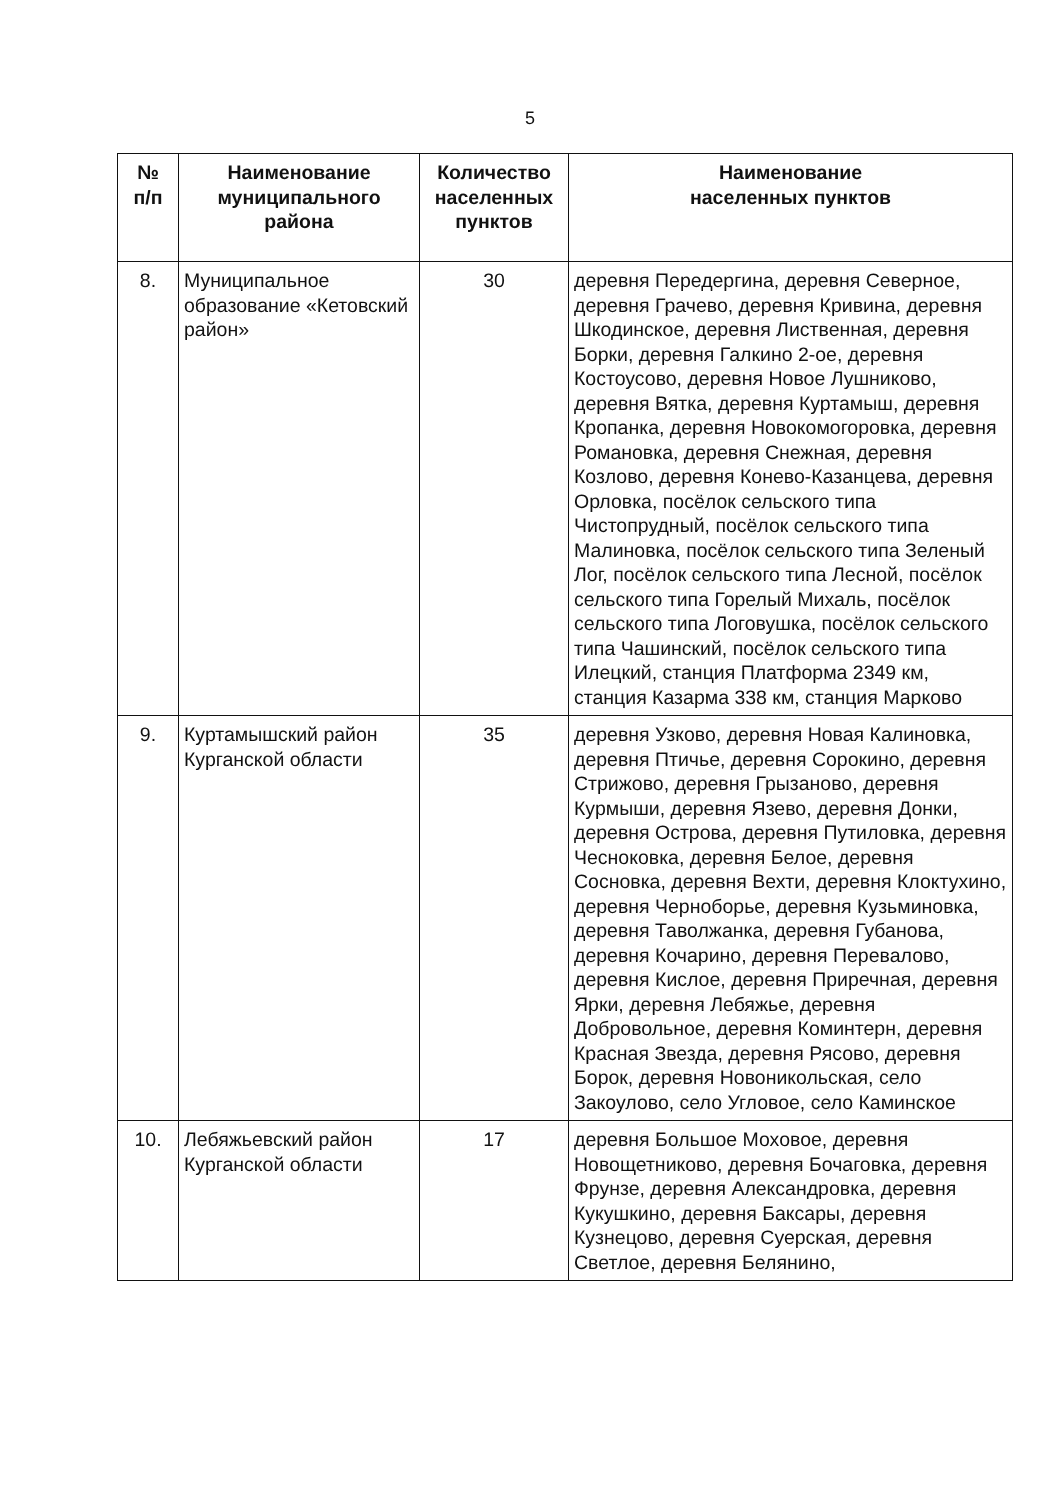5
| № п/п | Наименование муниципального района | Количество населенных пунктов | Наименование населенных пунктов |
| --- | --- | --- | --- |
| 8. | Муниципальное образование «Кетовский район» | 30 | деревня Передергина, деревня Северное, деревня Грачево, деревня Кривина, деревня Шкодинское, деревня Лиственная, деревня Борки, деревня Галкино 2-ое, деревня Костоусово, деревня Новое Лушниково, деревня Вятка, деревня Куртамыш, деревня Кропанка, деревня Новокомогоровка, деревня Романовка, деревня Снежная, деревня Козлово, деревня Конево-Казанцева, деревня Орловка, посёлок сельского типа Чистопрудный, посёлок сельского типа Малиновка, посёлок сельского типа Зеленый Лог, посёлок сельского типа Лесной, посёлок сельского типа Горелый Михаль, посёлок сельского типа Логовушка, посёлок сельского типа Чашинский, посёлок сельского типа Илецкий, станция Платформа 2349 км, станция Казарма 338 км, станция Марково |
| 9. | Куртамышский район Курганской области | 35 | деревня Узково, деревня Новая Калиновка, деревня Птичье, деревня Сорокино, деревня Стрижово, деревня Грызаново, деревня Курмыши, деревня Язево, деревня Донки, деревня Острова, деревня Путиловка, деревня Чесноковка, деревня Белое, деревня Сосновка, деревня Вехти, деревня Клоктухино, деревня Черноборье, деревня Кузьминовка, деревня Таволжанка, деревня Губанова, деревня Кочарино, деревня Перевалово, деревня Кислое, деревня Приречная, деревня Ярки, деревня Лебяжье, деревня Добровольное, деревня Коминтерн, деревня Красная Звезда, деревня Рясово, деревня Борок, деревня Новоникольская, село Закоулово, село Угловое, село Каминское |
| 10. | Лебяжьевский район Курганской области | 17 | деревня Большое Моховое, деревня Новощетниково, деревня Бочаговка, деревня Фрунзе, деревня Александровка, деревня Кукушкино, деревня Баксары, деревня Кузнецово, деревня Суерская, деревня Светлое, деревня Белянино, |